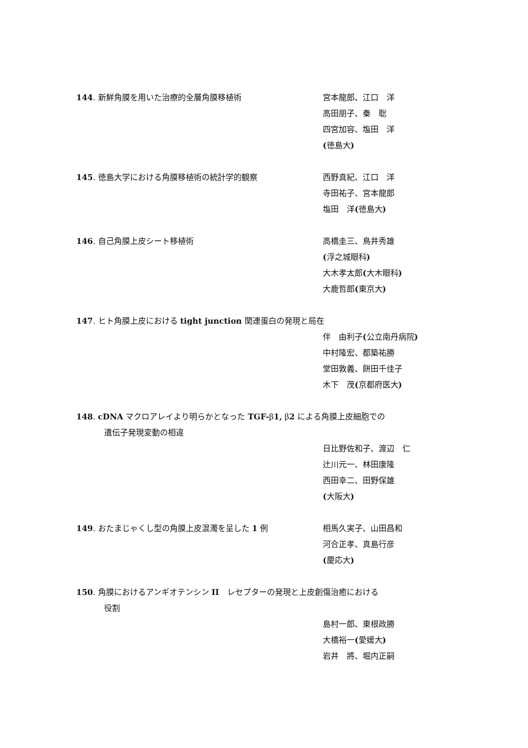144. 新鮮角膜を用いた治療的全層角膜移植術 宮本龍郎、江口　洋
高田朋子、秦　聡
四宮加容、塩田　洋
(徳島大)
145. 徳島大学における角膜移植術の統計学的観察 西野真紀、江口　洋
寺田祐子、宮本龍郎
塩田　洋(徳島大)
146. 自己角膜上皮シート移植術 高橋圭三、鳥井秀雄
(浮之城眼科)
大木孝太郎(大木眼科)
大鹿哲郎(東京大)
147. ヒト角膜上皮における tight junction 関連蛋白の発現と局在
伴　由利子(公立南丹病院)
中村隆宏、都築祐勝
堂田敦義、餅田千佳子
木下　茂(京都府医大)
148. cDNA マクロアレイより明らかとなった TGF-β1, β2 による角膜上皮細胞での
遺伝子発現変動の相違
日比野佐和子、渡辺　仁
辻川元一、林田康隆
西田幸二、田野保雄
(大阪大)
149. おたまじゃくし型の角膜上皮混濁を呈した 1 例 相馬久実子、山田昌和
河合正孝、真島行彦
(慶応大)
150. 角膜におけるアンギオテンシン II　レセプターの発現と上皮創傷治癒における
役割
島村一郎、東根政勝
大橋裕一(愛媛大)
岩井　將、堀内正嗣